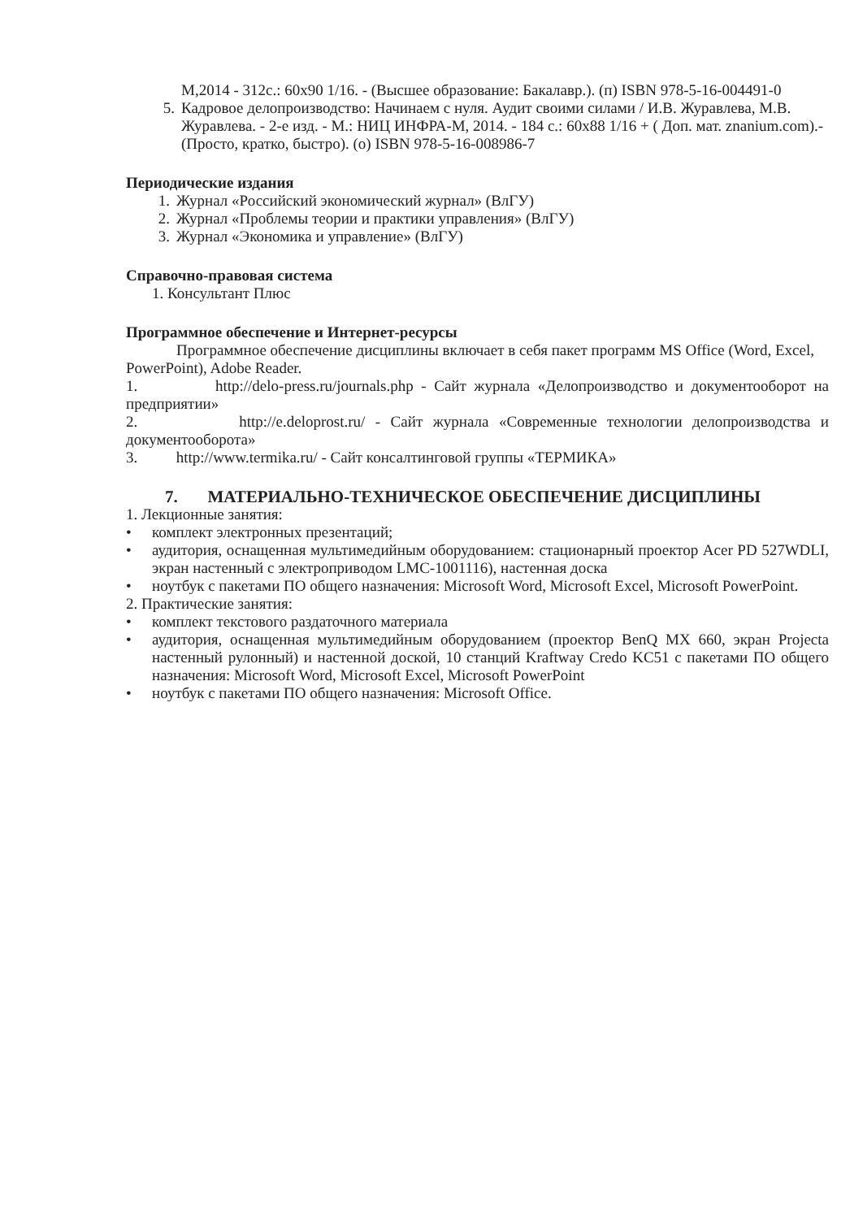М,2014 - 312с.: 60x90 1/16. - (Высшее образование: Бакалавр.). (п) ISBN 978-5-16-004491-0
5. Кадровое делопроизводство: Начинаем с нуля. Аудит своими силами / И.В. Журавлева, М.В. Журавлева. - 2-е изд. - М.: НИЦ ИНФРА-М, 2014. - 184 с.: 60x88 1/16 + ( Доп. мат. znanium.com).-(Просто, кратко, быстро). (о) ISBN 978-5-16-008986-7
Периодические издания
1. Журнал «Российский экономический журнал» (ВлГУ)
2. Журнал «Проблемы теории и практики управления» (ВлГУ)
3. Журнал «Экономика и управление» (ВлГУ)
Справочно-правовая система
1. Консультант Плюс
Программное обеспечение и Интернет-ресурсы
Программное обеспечение дисциплины включает в себя пакет программ MS Office (Word, Excel, PowerPoint), Adobe Reader.
1. http://delo-press.ru/journals.php - Сайт журнала «Делопроизводство и документооборот на предприятии»
2. http://e.deloprost.ru/ - Сайт журнала «Современные технологии делопроизводства и документооборота»
3. http://www.termika.ru/ - Сайт консалтинговой группы «ТЕРМИКА»
7. МАТЕРИАЛЬНО-ТЕХНИЧЕСКОЕ ОБЕСПЕЧЕНИЕ ДИСЦИПЛИНЫ
1. Лекционные занятия:
• комплект электронных презентаций;
• аудитория, оснащенная мультимедийным оборудованием: стационарный проектор Acer PD 527WDLI, экран настенный с электроприводом LMC-1001116), настенная доска
• ноутбук с пакетами ПО общего назначения: Microsoft Word, Microsoft Excel, Microsoft PowerPoint.
2. Практические занятия:
• комплект текстового раздаточного материала
• аудитория, оснащенная мультимедийным оборудованием (проектор BenQ MX 660, экран Projecta настенный рулонный) и настенной доской, 10 станций Kraftway Credo KC51 с пакетами ПО общего назначения: Microsoft Word, Microsoft Excel, Microsoft PowerPoint
• ноутбук с пакетами ПО общего назначения: Microsoft Office.